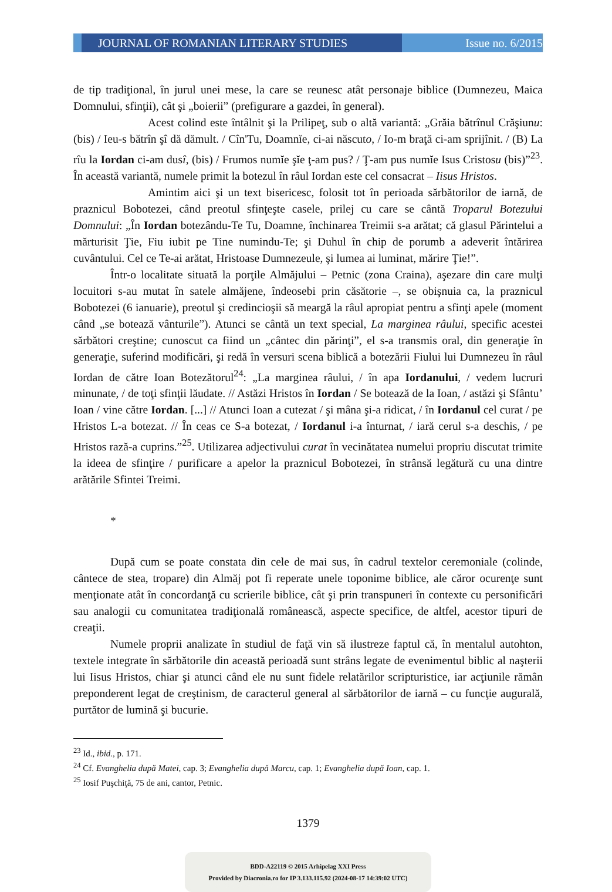JOURNAL OF ROMANIAN LITERARY STUDIES
Issue no. 6/2015
de tip tradiţional, în jurul unei mese, la care se reunesc atât personaje biblice (Dumnezeu, Maica Domnului, sfinţii), cât şi „boierii” (prefigurare a gazdei, în general).
Acest colind este întâlnit şi la Prilipeţ, sub o altă variantă: „Grăia bătrînul Crăşiunu: (bis) / Ieu-s bătrîn şî dă dămult. / Cîn'Tu, Doamnĭe, ci-ai născuto, / Io-m braţă ci-am sprijînit. / (B) La rîu la Iordan ci-am dusî, (bis) / Frumos numĭe şĭe ţ-am pus? / Ţ-am pus numĭe Isus Cristosu (bis)”<sup>23</sup>. În această variantă, numele primit la botezul în râul Iordan este cel consacrat – Iisus Hristos.
Amintim aici şi un text bisericesc, folosit tot în perioada sărbătorilor de iarnă, de praznicul Bobotezei, când preotul sfinţeşte casele, prilej cu care se cântă Troparul Botezului Domnului: „În Iordan botezându-Te Tu, Doamne, închinarea Treimii s-a arătat; că glasul Părintelui a mărturisit Ţie, Fiu iubit pe Tine numindu-Te; şi Duhul în chip de porumb a adeverit întărirea cuvântului. Cel ce Te-ai arătat, Hristoase Dumnezeule, şi lumea ai luminat, mărire Ţie!”.
Într-o localitate situată la porţile Almăjului – Petnic (zona Craina), aşezare din care mulţi locuitori s-au mutat în satele almăjene, îndeosebi prin căsătorie –, se obişnuia ca, la praznicul Bobotezei (6 ianuarie), preotul şi credincioşii să meargă la râul apropiat pentru a sfinţi apele (moment când „se botează vânturile”). Atunci se cântă un text special, La marginea râului, specific acestei sărbători creştine; cunoscut ca fiind un „cântec din părinţi”, el s-a transmis oral, din generaţie în generaţie, suferind modificări, şi redă în versuri scena biblică a botezării Fiului lui Dumnezeu în râul Iordan de către Ioan Botezătorul<sup>24</sup>: „La marginea râului, / în apa Iordanului, / vedem lucruri minunate, / de toţi sfinţii lăudate. // Astăzi Hristos în Iordan / Se botează de la Ioan, / astăzi şi Sfântu’ Ioan / vine către Iordan. [...] // Atunci Ioan a cutezat / şi mâna şi-a ridicat, / în Iordanul cel curat / pe Hristos L-a botezat. // În ceas ce S-a botezat, / Iordanul i-a înturnat, / iară cerul s-a deschis, / pe Hristos rază-a cuprins.”<sup>25</sup>. Utilizarea adjectivului curat în vecinătatea numelui propriu discutat trimite la ideea de sfinţire / purificare a apelor la praznicul Bobotezei, în strânsă legătură cu una dintre arătările Sfintei Treimi.
*
După cum se poate constata din cele de mai sus, în cadrul textelor ceremoniale (colinde, cântece de stea, tropare) din Almăj pot fi reperate unele toponime biblice, ale căror ocurenţe sunt menţionate atât în concordanţă cu scrierile biblice, cât şi prin transpuneri în contexte cu personificări sau analogii cu comunitatea tradiţională românească, aspecte specifice, de altfel, acestor tipuri de creaţii.
Numele proprii analizate în studiul de faţă vin să ilustreze faptul că, în mentalul autohton, textele integrate în sărbătorile din această perioadă sunt strâns legate de evenimentul biblic al naşterii lui Iisus Hristos, chiar şi atunci când ele nu sunt fidele relatărilor scripturistice, iar acţiunile rămân preponderent legat de creştinism, de caracterul general al sărbătorilor de iarnă – cu funcţie augurală, purtător de lumină şi bucurie.
<sup>23</sup> Id., ibid., p. 171.
<sup>24</sup> Cf. Evanghelia după Matei, cap. 3; Evanghelia după Marcu, cap. 1; Evanghelia după Ioan, cap. 1.
<sup>25</sup> Iosif Puşchiţă, 75 de ani, cantor, Petnic.
1379
BDD-A22119 © 2015 Arhipelag XXI Press
Provided by Diacronia.ro for IP 3.133.115.92 (2024-08-17 14:39:02 UTC)